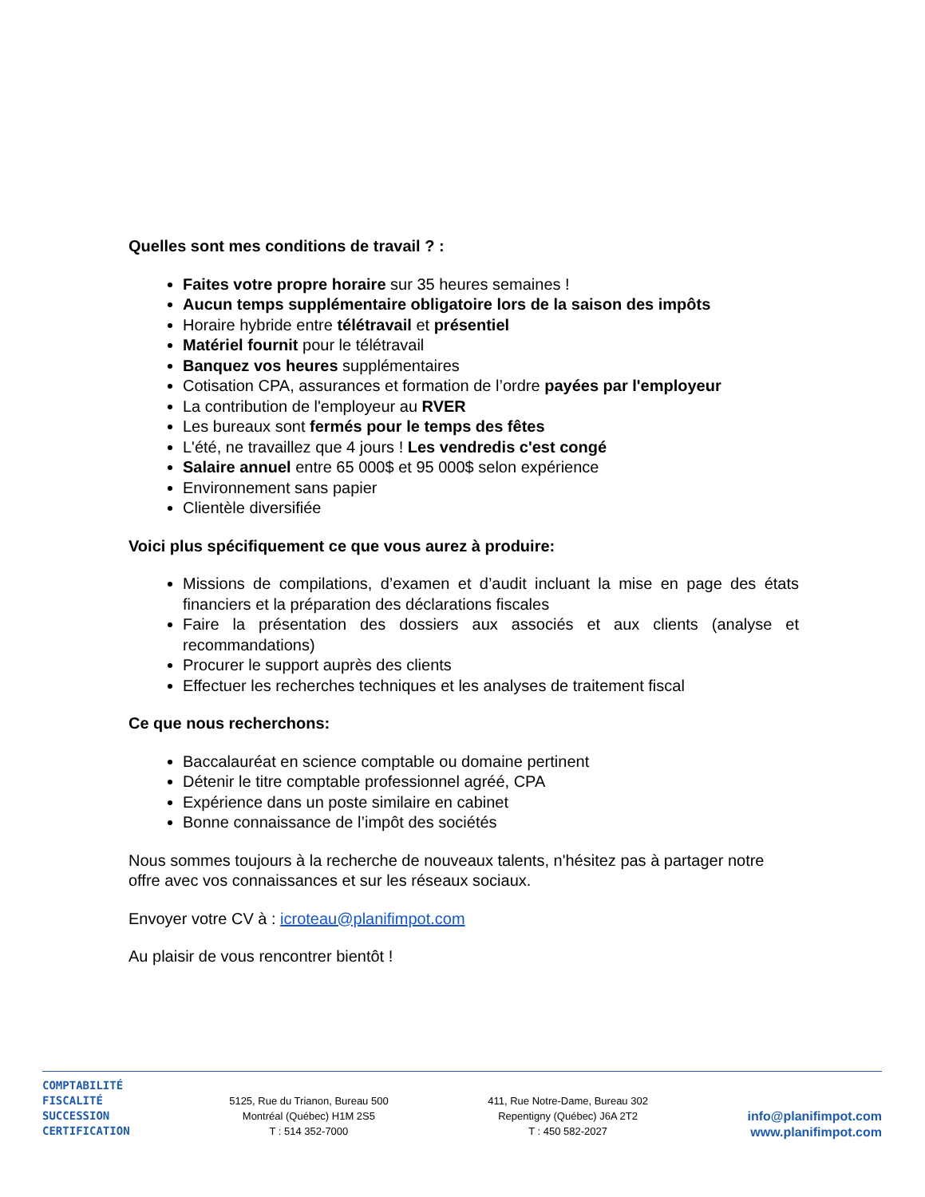Quelles sont mes conditions de travail ? :
Faites votre propre horaire sur 35 heures semaines !
Aucun temps supplémentaire obligatoire lors de la saison des impôts
Horaire hybride entre télétravail et présentiel
Matériel fournit pour le télétravail
Banquez vos heures supplémentaires
Cotisation CPA, assurances et formation de l’ordre payées par l'employeur
La contribution de l'employeur au RVER
Les bureaux sont fermés pour le temps des fêtes
L'été, ne travaillez que 4 jours ! Les vendredis c'est congé
Salaire annuel entre 65 000$ et 95 000$ selon expérience
Environnement sans papier
Clientèle diversifiée
Voici plus spécifiquement ce que vous aurez à produire:
Missions de compilations, d’examen et d’audit incluant la mise en page des états financiers et la préparation des déclarations fiscales
Faire la présentation des dossiers aux associés et aux clients (analyse et recommandations)
Procurer le support auprès des clients
Effectuer les recherches techniques et les analyses de traitement fiscal
Ce que nous recherchons:
Baccalauréat en science comptable ou domaine pertinent
Détenir le titre comptable professionnel agréé, CPA
Expérience dans un poste similaire en cabinet
Bonne connaissance de l’impôt des sociétés
Nous sommes toujours à la recherche de nouveaux talents, n'hésitez pas à partager notre offre avec vos connaissances et sur les réseaux sociaux.
Envoyer votre CV à : icroteau@planifimpot.com
Au plaisir de vous rencontrer bientôt !
COMPTABILITÉ
FISCALITÉ
SUCCESSION
CERTIFICATION
5125, Rue du Trianon, Bureau 500
Montréal (Québec) H1M 2S5
T : 514 352-7000
411, Rue Notre-Dame, Bureau 302
Repentigny (Québec) J6A 2T2
T : 450 582-2027
info@planifimpot.com
www.planifimpot.com